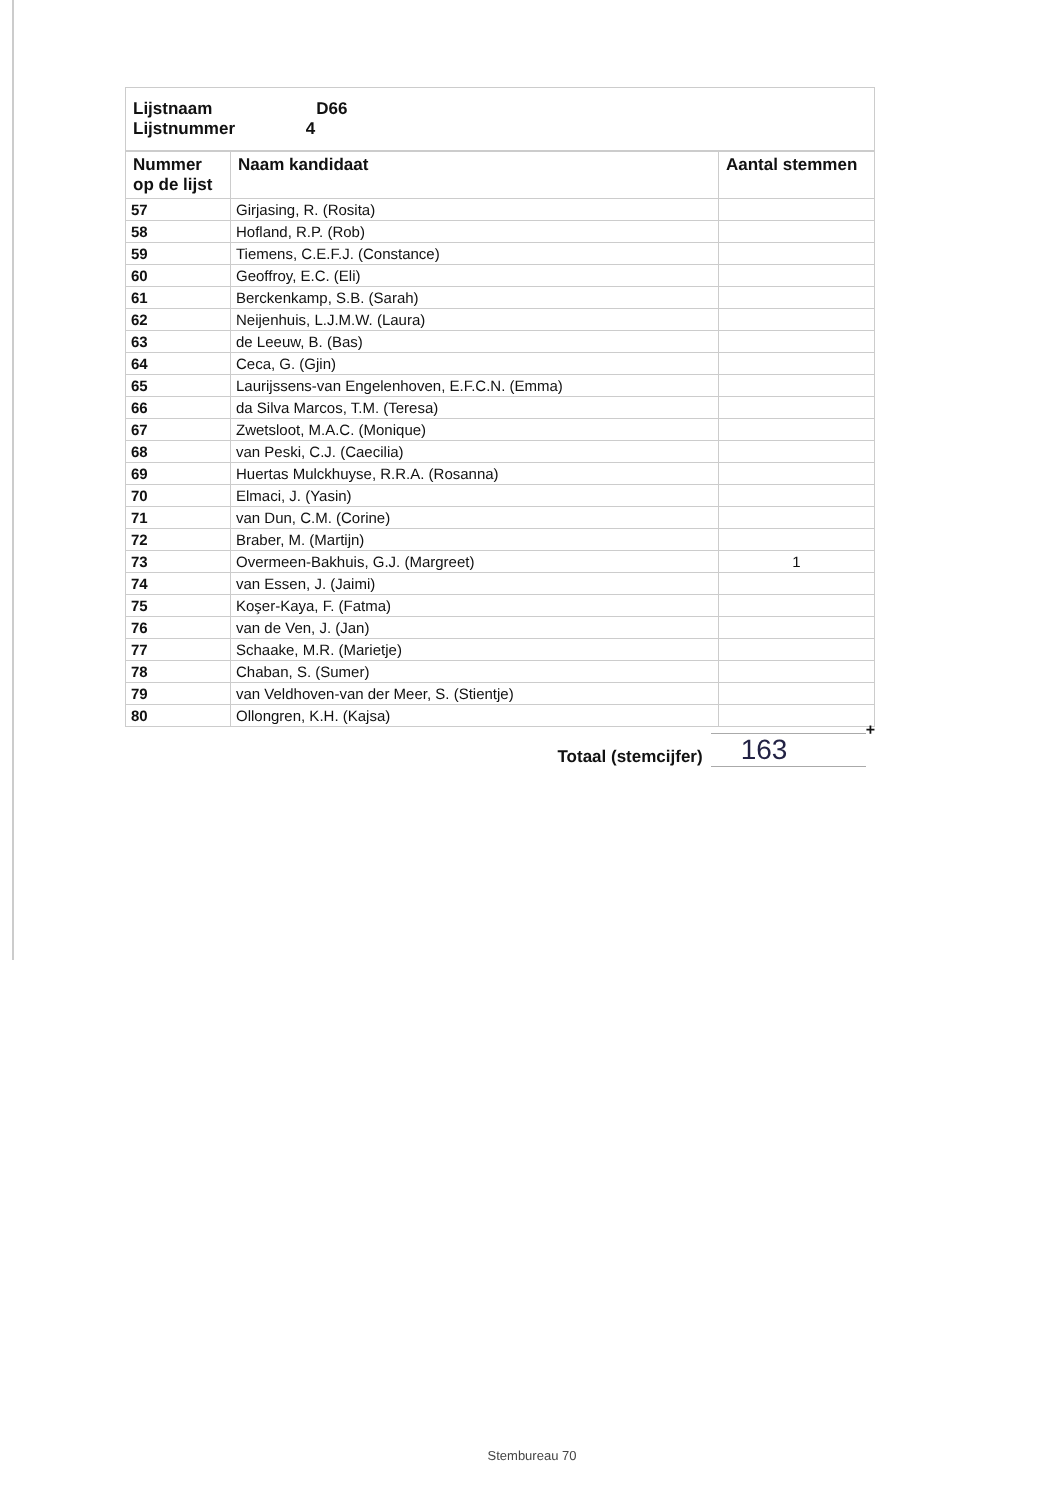| Lijstnaam D66 Lijstnummer 4 |
| Nummer op de lijst | Naam kandidaat | Aantal stemmen |
| --- | --- | --- |
| 57 | Girjasing, R. (Rosita) | |
| 58 | Hofland, R.P. (Rob) | |
| 59 | Tiemens, C.E.F.J. (Constance) | |
| 60 | Geoffroy, E.C. (Eli) | |
| 61 | Berckenkamp, S.B. (Sarah) | |
| 62 | Neijenhuis, L.J.M.W. (Laura) | |
| 63 | de Leeuw, B. (Bas) | |
| 64 | Ceca, G. (Gjin) | |
| 65 | Laurijssens-van Engelenhoven, E.F.C.N. (Emma) | |
| 66 | da Silva Marcos, T.M. (Teresa) | |
| 67 | Zwetsloot, M.A.C. (Monique) | |
| 68 | van Peski, C.J. (Caecilia) | |
| 69 | Huertas Mulckhuyse, R.R.A. (Rosanna) | |
| 70 | Elmaci, J. (Yasin) | |
| 71 | van Dun, C.M. (Corine) | |
| 72 | Braber, M. (Martijn) | |
| 73 | Overmeen-Bakhuis, G.J. (Margreet) | 1 |
| 74 | van Essen, J. (Jaimi) | |
| 75 | Koşer-Kaya, F. (Fatma) | |
| 76 | van de Ven, J. (Jan) | |
| 77 | Schaake, M.R. (Marietje) | |
| 78 | Chaban, S. (Sumer) | |
| 79 | van Veldhoven-van der Meer, S. (Stientje) | |
| 80 | Ollongren, K.H. (Kajsa) | |
Totaal (stemcijfer)
163
+
Stembureau 70